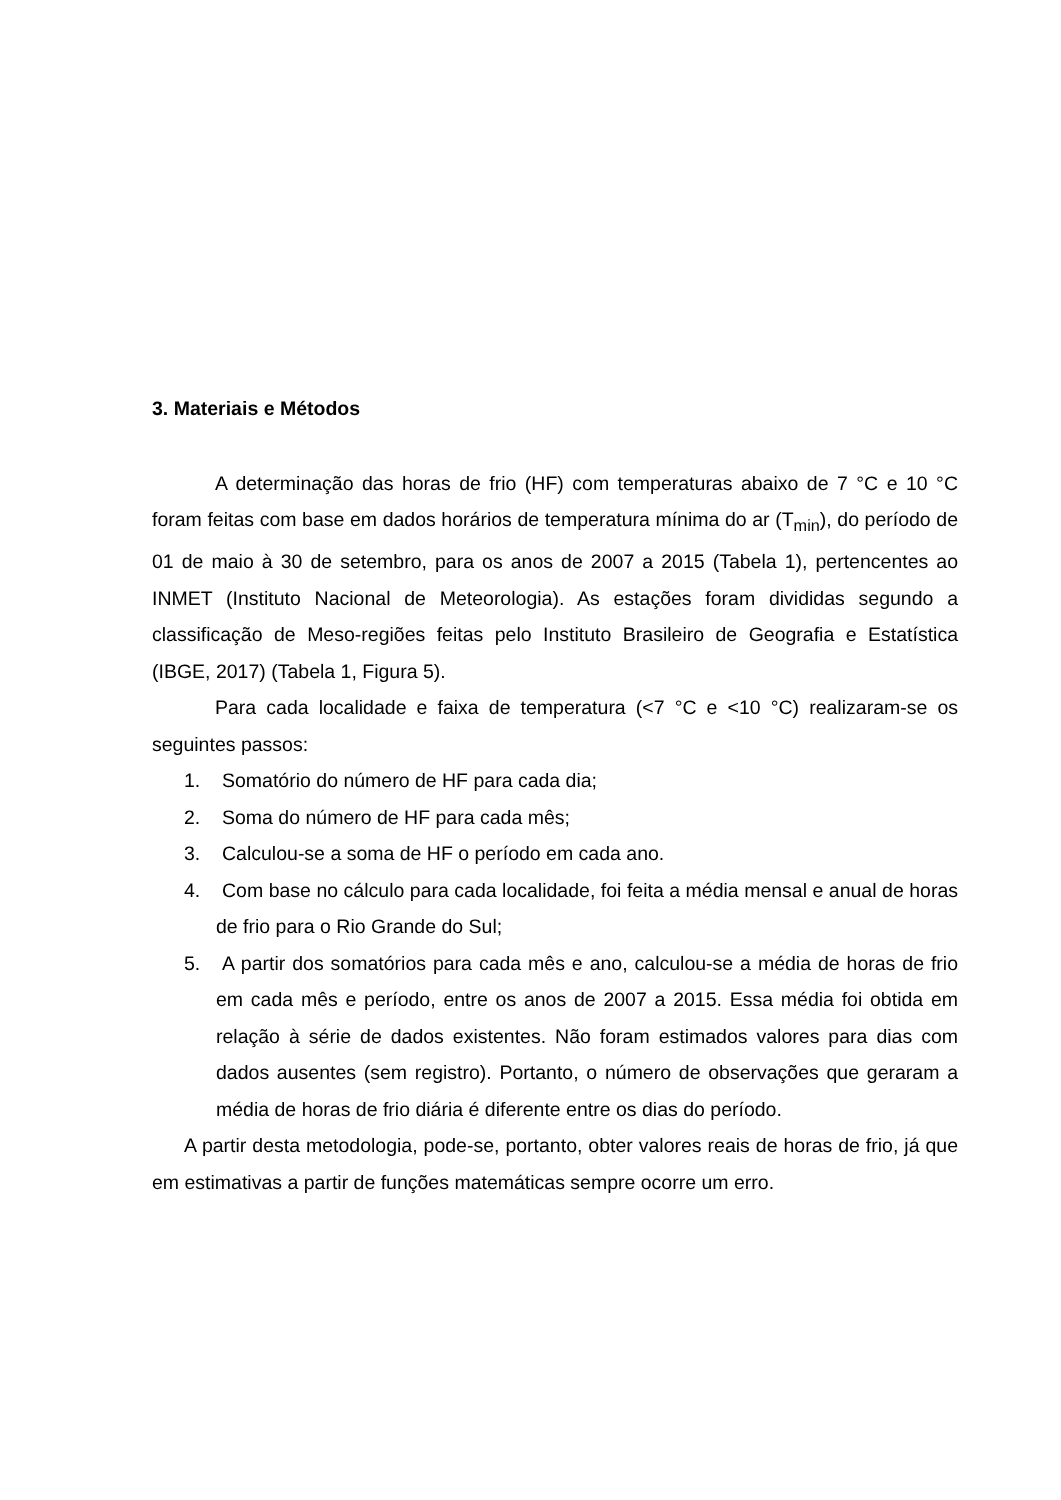3. Materiais e Métodos
A determinação das horas de frio (HF) com temperaturas abaixo de 7 °C e 10 °C foram feitas com base em dados horários de temperatura mínima do ar (T<sub>min</sub>), do período de 01 de maio à 30 de setembro, para os anos de 2007 a 2015 (Tabela 1), pertencentes ao INMET (Instituto Nacional de Meteorologia). As estações foram divididas segundo a classificação de Meso-regiões feitas pelo Instituto Brasileiro de Geografia e Estatística (IBGE, 2017) (Tabela 1, Figura 5).
Para cada localidade e faixa de temperatura (<7 °C e <10 °C) realizaram-se os seguintes passos:
1. Somatório do número de HF para cada dia;
2. Soma do número de HF para cada mês;
3. Calculou-se a soma de HF o período em cada ano.
4. Com base no cálculo para cada localidade, foi feita a média mensal e anual de horas de frio para o Rio Grande do Sul;
5. A partir dos somatórios para cada mês e ano, calculou-se a média de horas de frio em cada mês e período, entre os anos de 2007 a 2015. Essa média foi obtida em relação à série de dados existentes. Não foram estimados valores para dias com dados ausentes (sem registro). Portanto, o número de observações que geraram a média de horas de frio diária é diferente entre os dias do período.
A partir desta metodologia, pode-se, portanto, obter valores reais de horas de frio, já que em estimativas a partir de funções matemáticas sempre ocorre um erro.